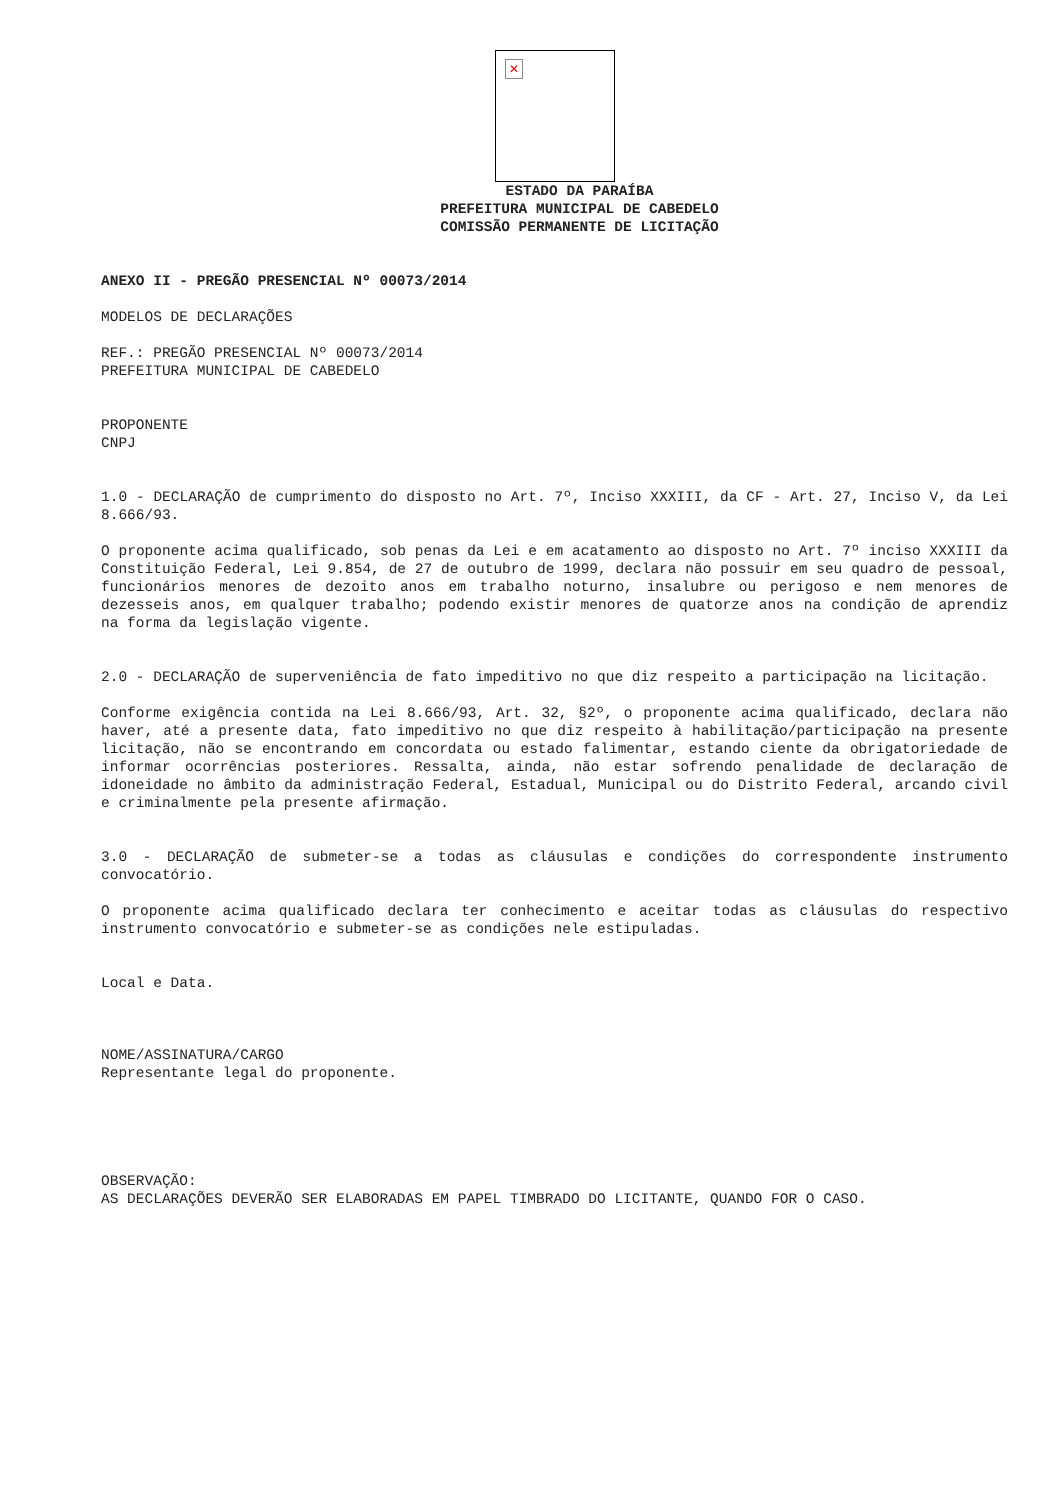✕
ESTADO DA PARAÍBA
PREFEITURA MUNICIPAL DE CABEDELO
COMISSÃO PERMANENTE DE LICITAÇÃO
ANEXO II - PREGÃO PRESENCIAL Nº 00073/2014
MODELOS DE DECLARAÇÕES
REF.: PREGÃO PRESENCIAL Nº 00073/2014
PREFEITURA MUNICIPAL DE CABEDELO
PROPONENTE
CNPJ
1.0 - DECLARAÇÃO de cumprimento do disposto no Art. 7º, Inciso XXXIII, da CF - Art. 27, Inciso V, da Lei 8.666/93.
O proponente acima qualificado, sob penas da Lei e em acatamento ao disposto no Art. 7º inciso XXXIII da Constituição Federal, Lei 9.854, de 27 de outubro de 1999, declara não possuir em seu quadro de pessoal, funcionários menores de dezoito anos em trabalho noturno, insalubre ou perigoso e nem menores de dezesseis anos, em qualquer trabalho; podendo existir menores de quatorze anos na condição de aprendiz na forma da legislação vigente.
2.0 - DECLARAÇÃO de superveniência de fato impeditivo no que diz respeito a participação na licitação.
Conforme exigência contida na Lei 8.666/93, Art. 32, §2º, o proponente acima qualificado, declara não haver, até a presente data, fato impeditivo no que diz respeito à habilitação/participação na presente licitação, não se encontrando em concordata ou estado falimentar, estando ciente da obrigatoriedade de informar ocorrências posteriores. Ressalta, ainda, não estar sofrendo penalidade de declaração de idoneidade no âmbito da administração Federal, Estadual, Municipal ou do Distrito Federal, arcando civil e criminalmente pela presente afirmação.
3.0 - DECLARAÇÃO de submeter-se a todas as cláusulas e condições do correspondente instrumento convocatório.
O proponente acima qualificado declara ter conhecimento e aceitar todas as cláusulas do respectivo instrumento convocatório e submeter-se as condições nele estipuladas.
Local e Data.
NOME/ASSINATURA/CARGO
Representante legal do proponente.
OBSERVAÇÃO:
AS DECLARAÇÕES DEVERÃO SER ELABORADAS EM PAPEL TIMBRADO DO LICITANTE, QUANDO FOR O CASO.